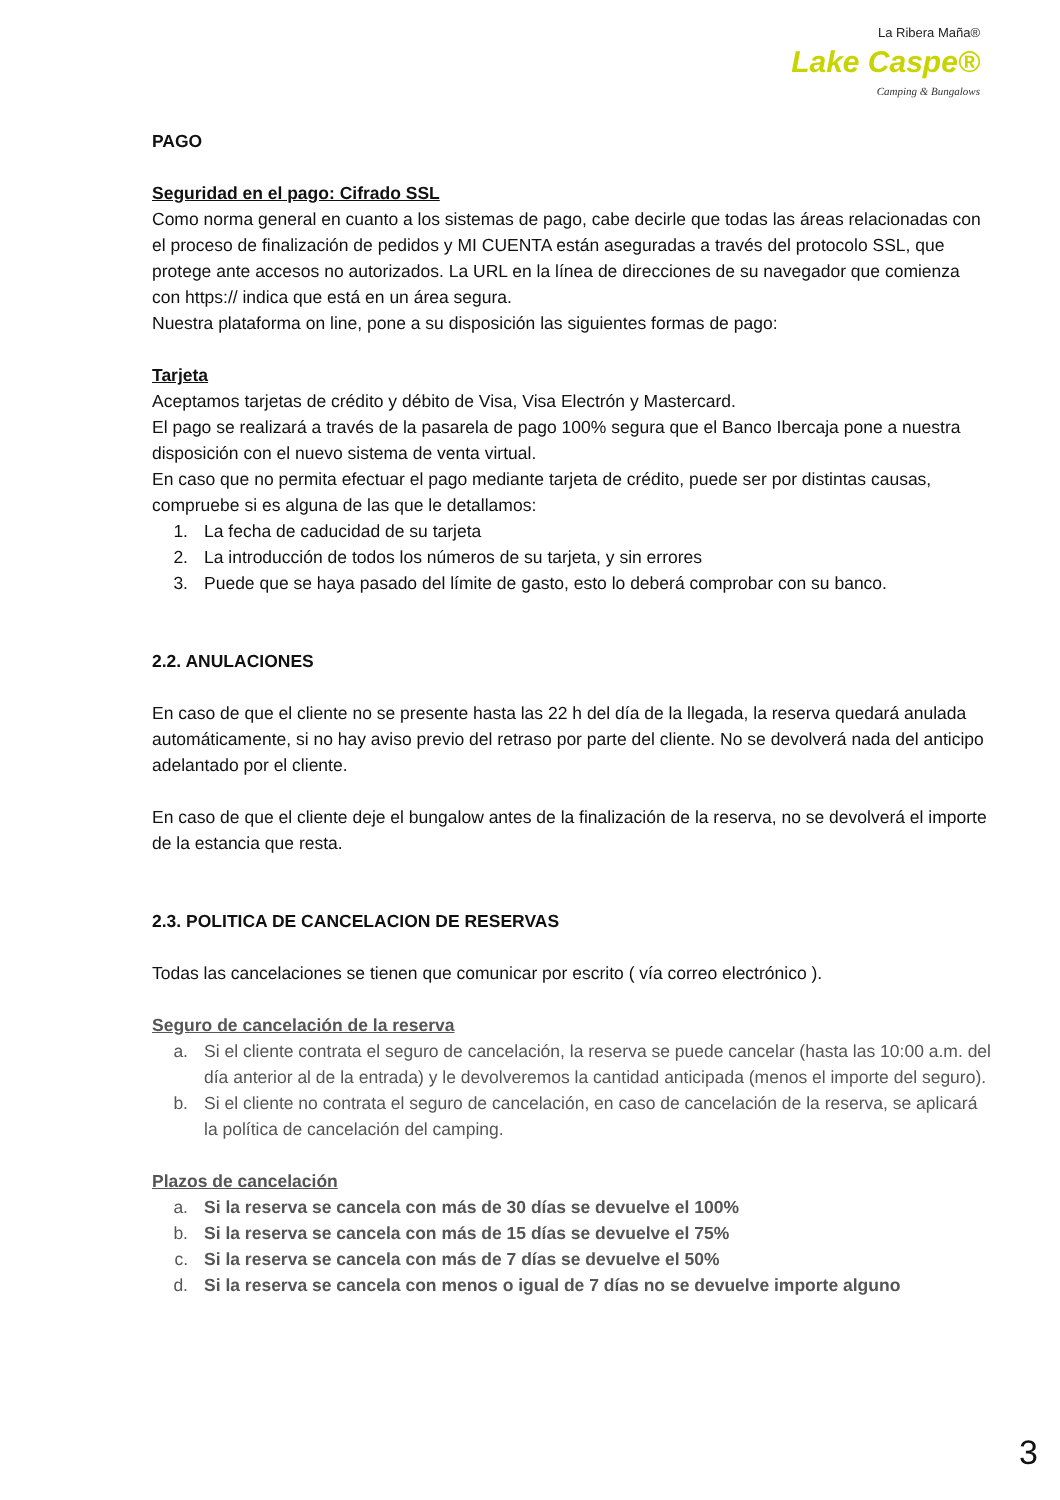La Ribera Maña®
Lake Caspe®
Camping & Bungalows
PAGO
Seguridad en el pago: Cifrado SSL
Como norma general en cuanto a los sistemas de pago, cabe decirle que todas las áreas relacionadas con el proceso de finalización de pedidos y MI CUENTA están aseguradas a través del protocolo SSL, que protege ante accesos no autorizados. La URL en la línea de direcciones de su navegador que comienza con https:// indica que está en un área segura.
Nuestra plataforma on line, pone a su disposición las siguientes formas de pago:
Tarjeta
Aceptamos tarjetas de crédito y débito de Visa, Visa Electrón y Mastercard.
El pago se realizará a través de la pasarela de pago 100% segura que el Banco Ibercaja pone a nuestra disposición con el nuevo sistema de venta virtual.
En caso que no permita efectuar el pago mediante tarjeta de crédito, puede ser por distintas causas, compruebe si es alguna de las que le detallamos:
1. La fecha de caducidad de su tarjeta
2. La introducción de todos los números de su tarjeta, y sin errores
3. Puede que se haya pasado del límite de gasto, esto lo deberá comprobar con su banco.
2.2. ANULACIONES
En caso de que el cliente no se presente hasta las 22 h del día de la llegada, la reserva quedará anulada automáticamente, si no hay aviso previo del retraso por parte del cliente. No se devolverá nada del anticipo adelantado por el cliente.
En caso de que el cliente deje el bungalow antes de la finalización de la reserva, no se devolverá el importe de la estancia que resta.
2.3. POLITICA DE CANCELACION DE RESERVAS
Todas las cancelaciones se tienen que comunicar por escrito ( vía correo electrónico ).
Seguro de cancelación de la reserva
a. Si el cliente contrata el seguro de cancelación, la reserva se puede cancelar (hasta las 10:00 a.m. del día anterior al de la entrada) y le devolveremos la cantidad anticipada (menos el importe del seguro).
b. Si el cliente no contrata el seguro de cancelación, en caso de cancelación de la reserva, se aplicará la política de cancelación del camping.
Plazos de cancelación
a. Si la reserva se cancela con más de 30 días se devuelve el 100%
b. Si la reserva se cancela con más de 15 días se devuelve el 75%
c. Si la reserva se cancela con más de 7 días se devuelve el 50%
d. Si la reserva se cancela con menos o igual de 7 días no se devuelve importe alguno
3